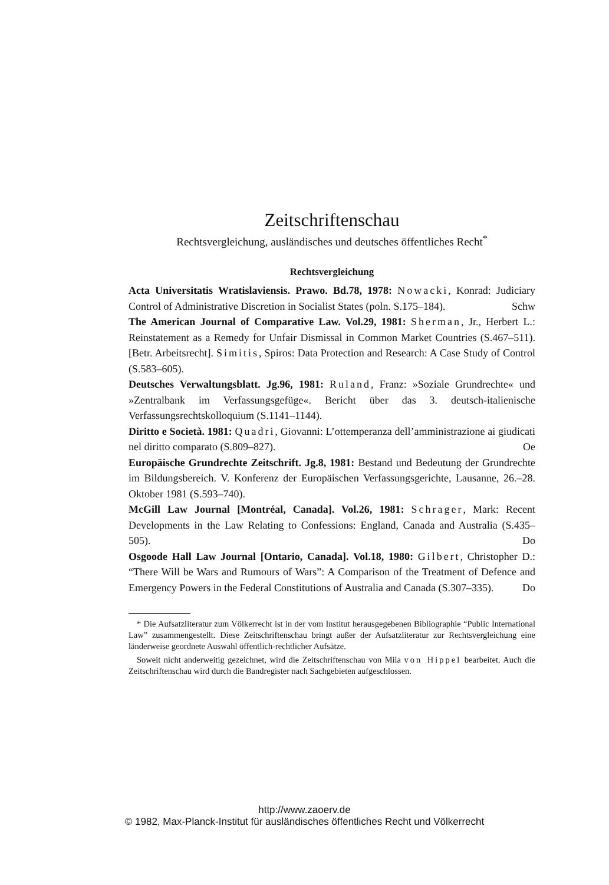Zeitschriftenschau
Rechtsvergleichung, ausländisches und deutsches öffentliches Recht<sup>*</sup>
Rechtsvergleichung
Acta Universitatis Wratislaviensis. Prawo. Bd.78, 1978: Nowacki, Konrad: Judiciary Control of Administrative Discretion in Socialist States (poln. S.175–184).
Schw
The American Journal of Comparative Law. Vol.29, 1981: Sherman, Jr., Herbert L.: Reinstatement as a Remedy for Unfair Dismissal in Common Market Countries (S.467–511). [Betr. Arbeitsrecht]. Simitis, Spiros: Data Protection and Research: A Case Study of Control (S.583–605).
Deutsches Verwaltungsblatt. Jg.96, 1981: Ruland, Franz: »Soziale Grundrechte« und »Zentralbank im Verfassungsgefüge«. Bericht über das 3. deutsch-italienische Verfassungsrechtskolloquium (S.1141–1144).
Diritto e Società. 1981: Quadri, Giovanni: L’ottemperanza dell’amministrazione ai giudicati nel diritto comparato (S.809–827).
Oe
Europäische Grundrechte Zeitschrift. Jg.8, 1981: Bestand und Bedeutung der Grundrechte im Bildungsbereich. V. Konferenz der Europäischen Verfassungsgerichte, Lausanne, 26.–28. Oktober 1981 (S.593–740).
McGill Law Journal [Montréal, Canada]. Vol.26, 1981: Schrager, Mark: Recent Developments in the Law Relating to Confessions: England, Canada and Australia (S.435–505).
Do
Osgoode Hall Law Journal [Ontario, Canada]. Vol.18, 1980: Gilbert, Christopher D.: “There Will be Wars and Rumours of Wars”: A Comparison of the Treatment of Defence and Emergency Powers in the Federal Constitutions of Australia and Canada (S.307–335).
Do
* Die Aufsatzliteratur zum Völkerrecht ist in der vom Institut herausgegebenen Bibliographie “Public International Law” zusammengestellt. Diese Zeitschriftenschau bringt außer der Aufsatzliteratur zur Rechtsvergleichung eine länderweise geordnete Auswahl öffentlich-rechtlicher Aufsätze.
Soweit nicht anderweitig gezeichnet, wird die Zeitschriftenschau von Mila von Hippel bearbeitet. Auch die Zeitschriftenschau wird durch die Bandregister nach Sachgebieten aufgeschlossen.
http://www.zaoerv.de
© 1982, Max-Planck-Institut für ausländisches öffentliches Recht und Völkerrecht